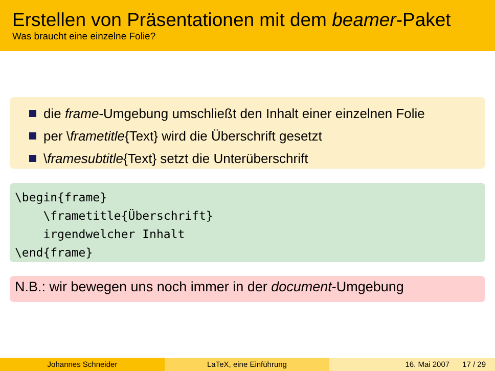Erstellen von Präsentationen mit dem beamer-Paket
Was braucht eine einzelne Folie?
die frame-Umgebung umschließt den Inhalt einer einzelnen Folie
per \frametitle{Text} wird die Überschrift gesetzt
\framesubtitle{Text} setzt die Unterüberschrift
\begin{frame} \frametitle{Überschrift} irgendwelcher Inhalt \end{frame}
N.B.: wir bewegen uns noch immer in der document-Umgebung
Johannes Schneider LaTeX, eine Einführung 16. Mai 2007 17 / 29